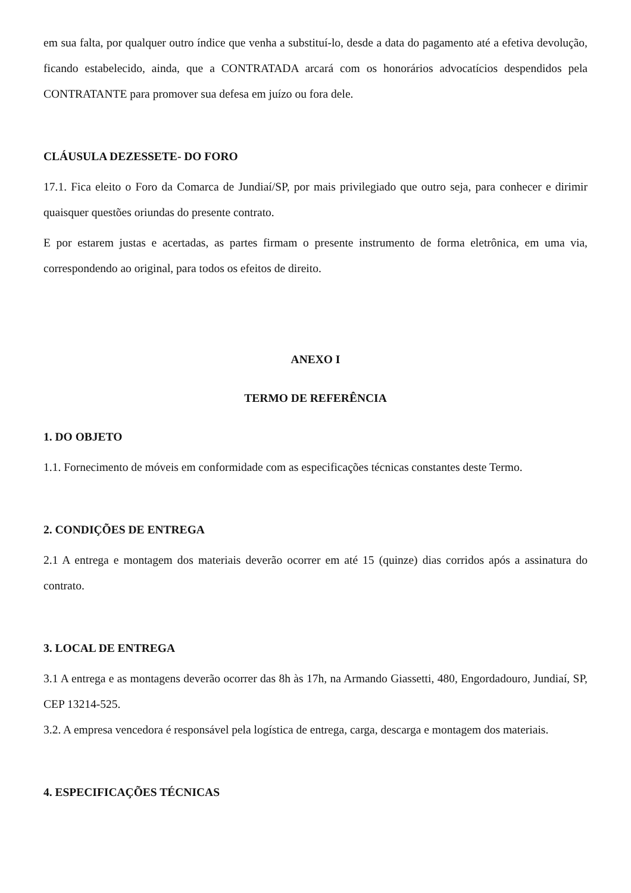em sua falta, por qualquer outro índice que venha a substituí-lo, desde a data do pagamento até a efetiva devolução, ficando estabelecido, ainda, que a CONTRATADA arcará com os honorários advocatícios despendidos pela CONTRATANTE para promover sua defesa em juízo ou fora dele.
CLÁUSULA DEZESSETE- DO FORO
17.1. Fica eleito o Foro da Comarca de Jundiaí/SP, por mais privilegiado que outro seja, para conhecer e dirimir quaisquer questões oriundas do presente contrato.
E por estarem justas e acertadas, as partes firmam o presente instrumento de forma eletrônica, em uma via, correspondendo ao original, para todos os efeitos de direito.
ANEXO I
TERMO DE REFERÊNCIA
1. DO OBJETO
1.1. Fornecimento de móveis em conformidade com as especificações técnicas constantes deste Termo.
2. CONDIÇÕES DE ENTREGA
2.1 A entrega e montagem dos materiais deverão ocorrer em até 15 (quinze) dias corridos após a assinatura do contrato.
3. LOCAL DE ENTREGA
3.1 A entrega e as montagens deverão ocorrer das 8h às 17h, na Armando Giassetti, 480, Engordadouro, Jundiaí, SP, CEP 13214-525.
3.2. A empresa vencedora é responsável pela logística de entrega, carga, descarga e montagem dos materiais.
4. ESPECIFICAÇÕES TÉCNICAS